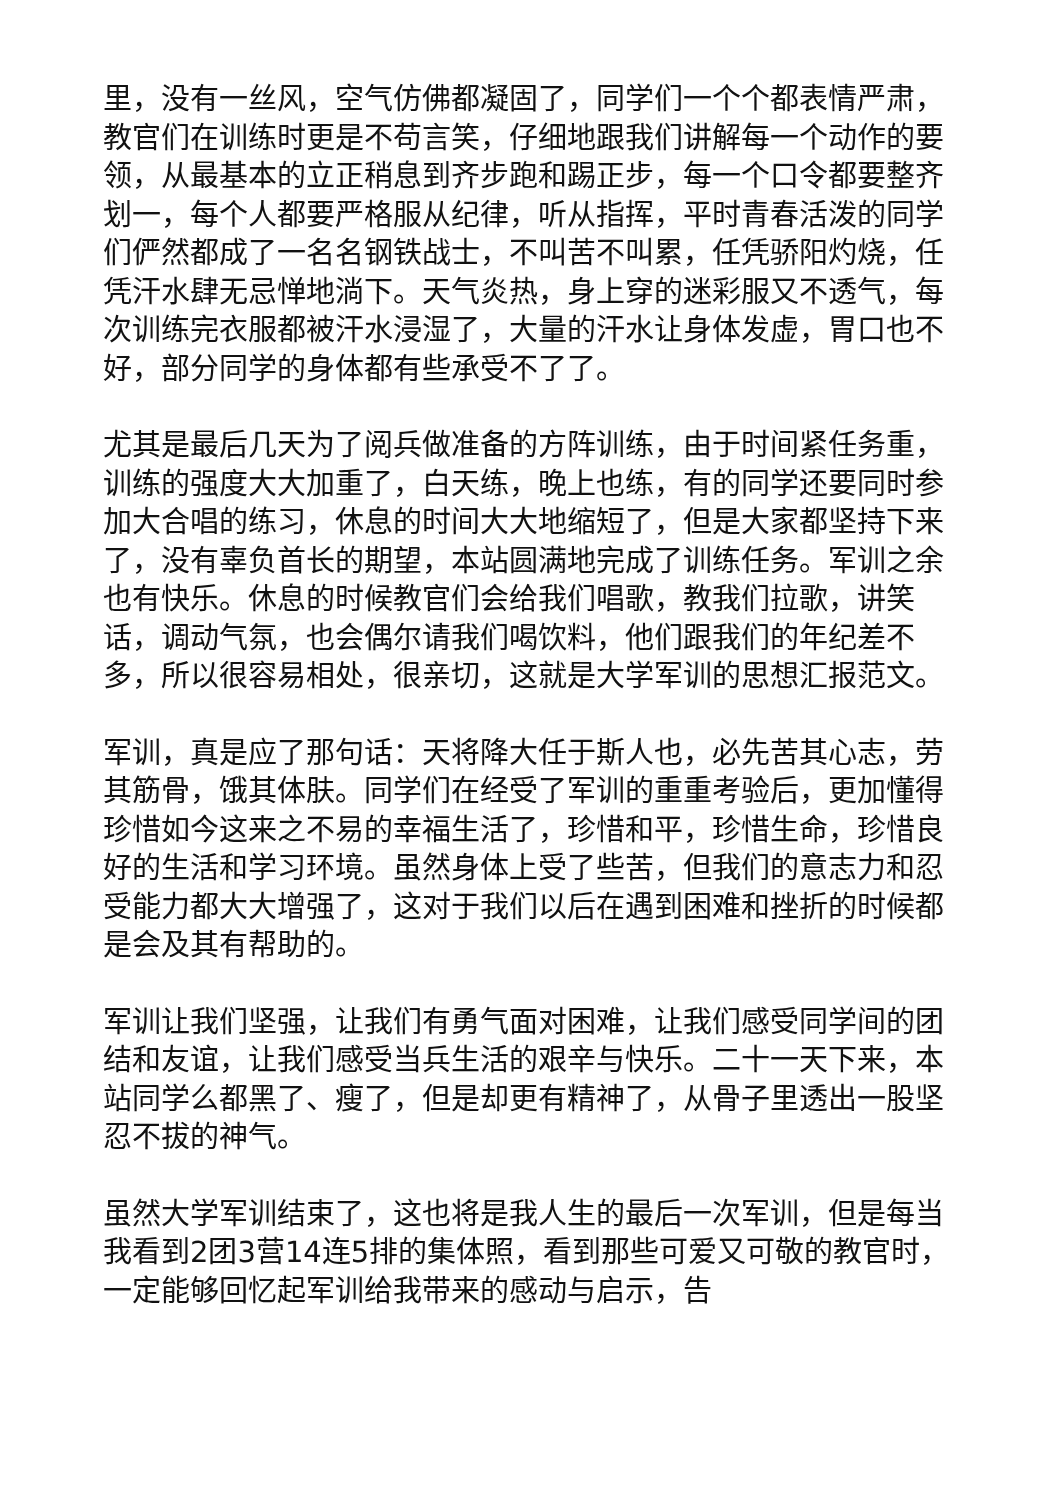里，没有一丝风，空气仿佛都凝固了，同学们一个个都表情严肃，教官们在训练时更是不苟言笑，仔细地跟我们讲解每一个动作的要领，从最基本的立正稍息到齐步跑和踢正步，每一个口令都要整齐划一，每个人都要严格服从纪律，听从指挥，平时青春活泼的同学们俨然都成了一名名钢铁战士，不叫苦不叫累，任凭骄阳灼烧，任凭汗水肆无忌惮地淌下。天气炎热，身上穿的迷彩服又不透气，每次训练完衣服都被汗水浸湿了，大量的汗水让身体发虚，胃口也不好，部分同学的身体都有些承受不了了。
尤其是最后几天为了阅兵做准备的方阵训练，由于时间紧任务重，训练的强度大大加重了，白天练，晚上也练，有的同学还要同时参加大合唱的练习，休息的时间大大地缩短了，但是大家都坚持下来了，没有辜负首长的期望，本站圆满地完成了训练任务。军训之余也有快乐。休息的时候教官们会给我们唱歌，教我们拉歌，讲笑话，调动气氛，也会偶尔请我们喝饮料，他们跟我们的年纪差不多，所以很容易相处，很亲切，这就是大学军训的思想汇报范文。
军训，真是应了那句话：天将降大任于斯人也，必先苦其心志，劳其筋骨，饿其体肤。同学们在经受了军训的重重考验后，更加懂得珍惜如今这来之不易的幸福生活了，珍惜和平，珍惜生命，珍惜良好的生活和学习环境。虽然身体上受了些苦，但我们的意志力和忍受能力都大大增强了，这对于我们以后在遇到困难和挫折的时候都是会及其有帮助的。
军训让我们坚强，让我们有勇气面对困难，让我们感受同学间的团结和友谊，让我们感受当兵生活的艰辛与快乐。二十一天下来，本站同学么都黑了、瘦了，但是却更有精神了，从骨子里透出一股坚忍不拔的神气。
虽然大学军训结束了，这也将是我人生的最后一次军训，但是每当我看到2团3营14连5排的集体照，看到那些可爱又可敬的教官时，一定能够回忆起军训给我带来的感动与启示，告